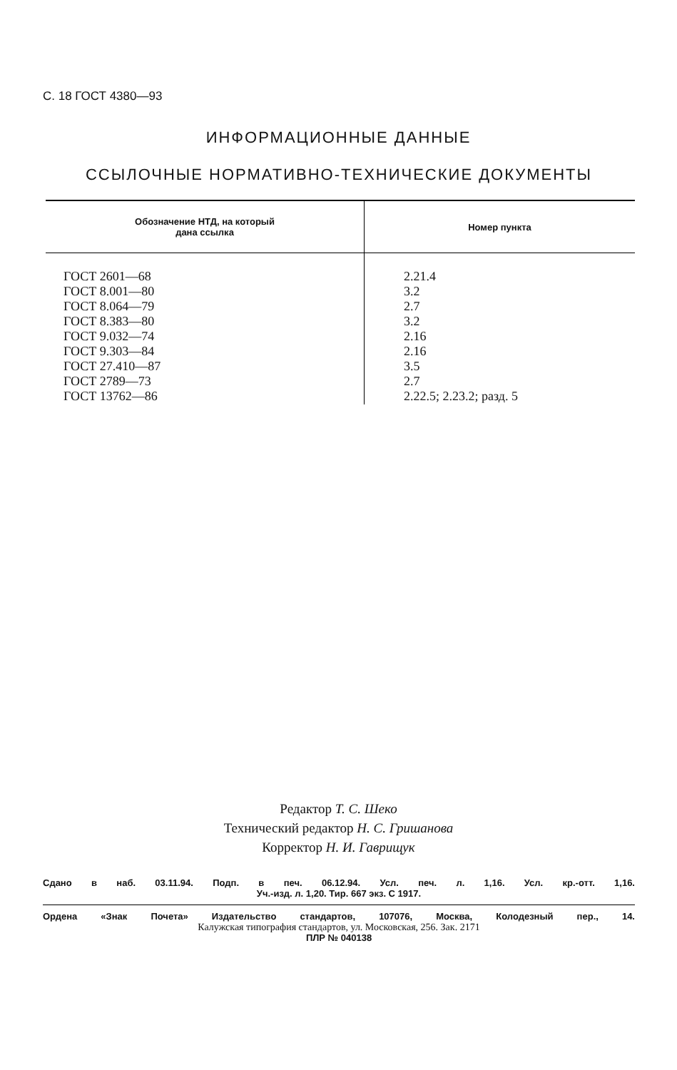С. 18 ГОСТ 4380—93
ИНФОРМАЦИОННЫЕ ДАННЫЕ
ССЫЛОЧНЫЕ НОРМАТИВНО-ТЕХНИЧЕСКИЕ ДОКУМЕНТЫ
| Обозначение НТД, на который дана ссылка | Номер пункта |
| --- | --- |
| ГОСТ 2601—68 ГОСТ 8.001—80 ГОСТ 8.064—79 ГОСТ 8.383—80 ГОСТ 9.032—74 ГОСТ 9.303—84 ГОСТ 27.410—87 ГОСТ 2789—73 ГОСТ 13762—86 | 2.21.4 3.2 2.7 3.2 2.16 2.16 3.5 2.7 2.22.5; 2.23.2; разд. 5 |
Редактор Т. С. Шеко
Технический редактор Н. С. Гришанова
Корректор Н. И. Гаврищук
Сдано в наб. 03.11.94. Подп. в печ. 06.12.94. Усл. печ. л. 1,16. Усл. кр.-отт. 1,16.
Уч.-изд. л. 1,20. Тир. 667 экз. С 1917.
Ордена «Знак Почета» Издательство стандартов, 107076, Москва, Колодезный пер., 14.
Калужская типография стандартов, ул. Московская, 256. Зак. 2171
ПЛР № 040138